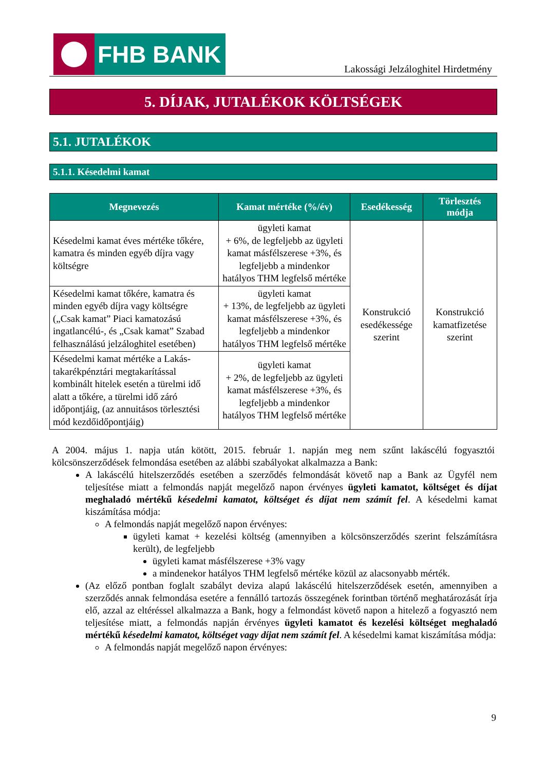FHB BANK
Lakossági Jelzáloghitel Hirdetmény
5. DÍJAK, JUTALÉKOK KÖLTSÉGEK
5.1. JUTALÉKOK
5.1.1. Késedelmi kamat
| Megnevezés | Kamat mértéke (%/év) | Esedékesség | Törlesztés módja |
| --- | --- | --- | --- |
| Késedelmi kamat éves mértéke tőkére, kamatra és minden egyéb díjra vagy költségre | ügyleti kamat + 6%, de legfeljebb az ügyleti kamat másfélszerese +3%, és legfeljebb a mindenkor hatályos THM legfelső mértéke | Konstrukció esedékessége szerint | Konstrukció kamatfizetése szerint |
| Késedelmi kamat tőkére, kamatra és minden egyéb díjra vagy költségre („Csak kamat” Piaci kamatozású ingatlancélú-, és „Csak kamat” Szabad felhasználású jelzáloghitel esetében) | ügyleti kamat + 13%, de legfeljebb az ügyleti kamat másfélszerese +3%, és legfeljebb a mindenkor hatályos THM legfelső mértéke | | |
| Késedelmi kamat mértéke a Lakás-takarékpénztári megtakarítással kombinált hitelek esetén a türelmi idő alatt a tőkére, a türelmi idő záró időpontjáig, (az annuitásos törlesztési mód kezdőidőpontjáig) | ügyleti kamat + 2%, de legfeljebb az ügyleti kamat másfélszerese +3%, és legfeljebb a mindenkor hatályos THM legfelső mértéke | | |
A 2004. május 1. napja után kötött, 2015. február 1. napján meg nem szűnt lakáscélú fogyasztói kölcsönszerződések felmondása esetében az alábbi szabályokat alkalmazza a Bank:
A lakáscélú hitelszerződés esetében a szerződés felmondását követő nap a Bank az Ügyfél nem teljesítése miatt a felmondás napját megelőző napon érvényes ügyleti kamatot, költséget és díjat meghaladó mértékű késedelmi kamatot, költséget és díjat nem számít fel. A késedelmi kamat kiszámítása módja:
A felmondás napját megelőző napon érvényes:
ügyleti kamat + kezelési költség (amennyiben a kölcsönszerződés szerint felszámításra került), de legfeljebb
ügyleti kamat másfélszerese +3% vagy
a mindenekor hatályos THM legfelső mértéke közül az alacsonyabb mérték.
(Az előző pontban foglalt szabályt deviza alapú lakáscélú hitelszerződések esetén, amennyiben a szerződés annak felmondása esetére a fennálló tartozás összegének forintban történő meghatározását írja elő, azzal az eltéréssel alkalmazza a Bank, hogy a felmondást követő napon a hitelező a fogyasztó nem teljesítése miatt, a felmondás napján érvényes ügyleti kamatot és kezelési költséget meghaladó mértékű késedelmi kamatot, költséget vagy díjat nem számít fel. A késedelmi kamat kiszámítása módja:
A felmondás napját megelőző napon érvényes:
9